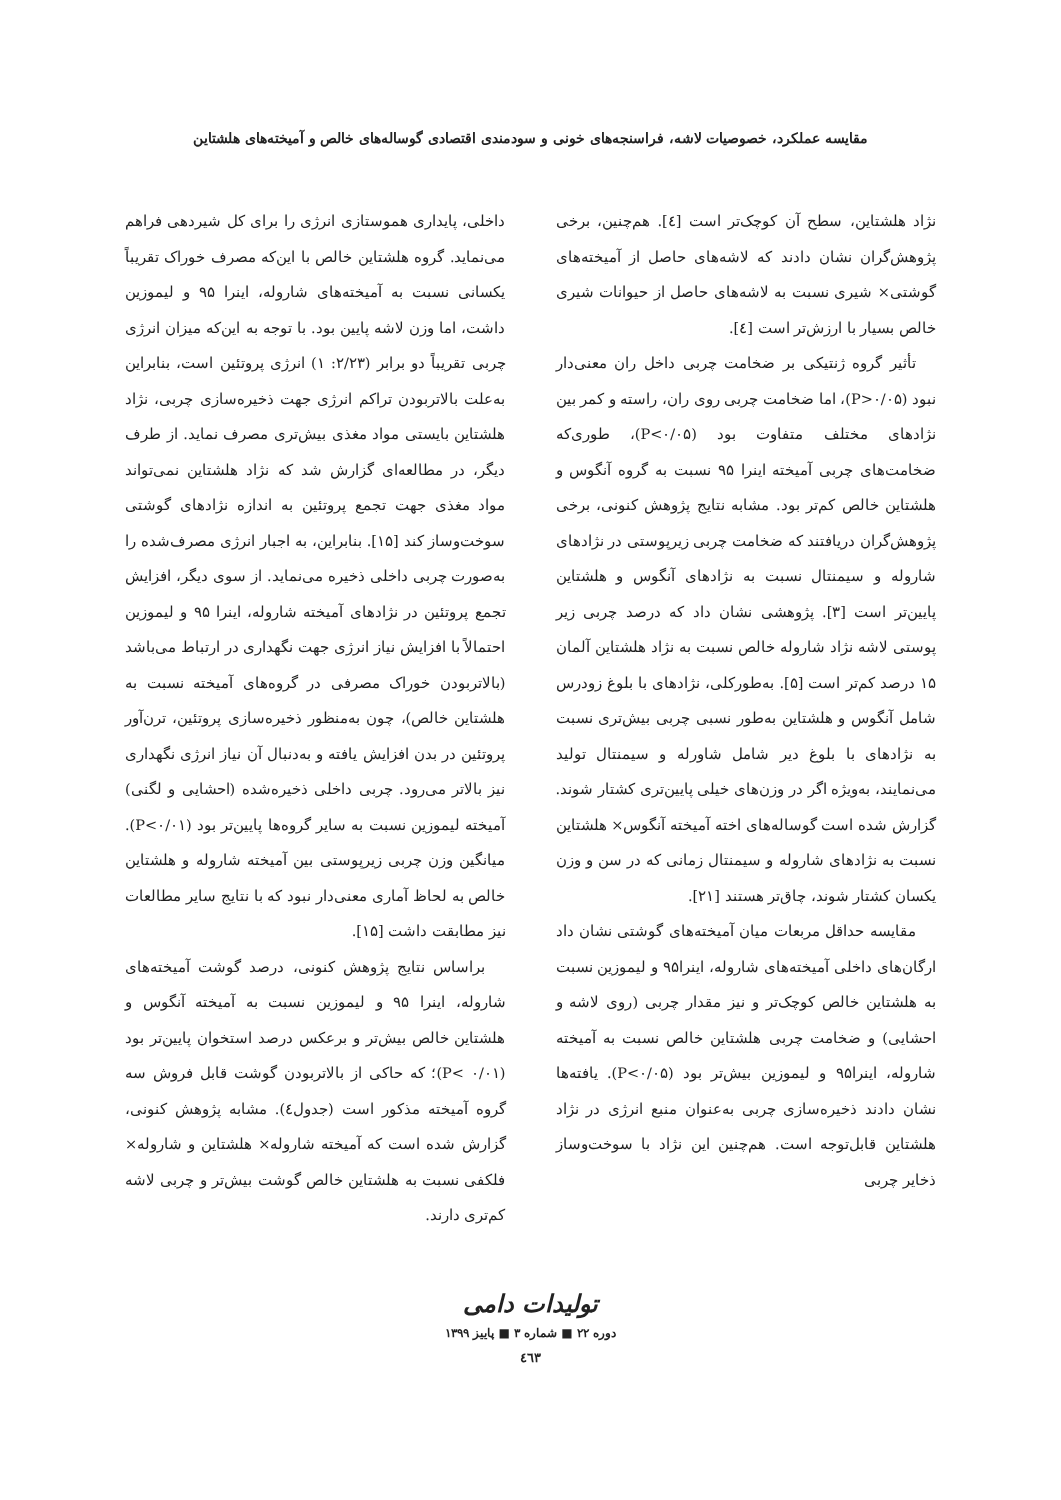مقایسه عملکرد، خصوصیات لاشه، فراسنجه‌های خونی و سودمندی اقتصادی گوساله‌های خالص و آمیخته‌های هلشتاین
نژاد هلشتاین، سطح آن کوچک‌تر است [٤]. هم‌چنین، برخی پژوهش‌گران نشان دادند که لاشه‌های حاصل از آمیخته‌های گوشتی× شیری نسبت به لاشه‌های حاصل از حیوانات شیری خالص بسیار با ارزش‌تر است [٤].
تأثیر گروه ژنتیکی بر ضخامت چربی داخل ران معنی‌دار نبود (P>۰/۰۵)، اما ضخامت چربی روی ران، راسته و کمر بین نژادهای مختلف متفاوت بود (P<۰/۰۵)، طوری‌که ضخامت‌های چربی آمیخته اینرا ۹۵ نسبت به گروه آنگوس و هلشتاین خالص کم‌تر بود. مشابه نتایج پژوهش کنونی، برخی پژوهش‌گران دریافتند که ضخامت چربی زیرپوستی در نژادهای شاروله و سیمنتال نسبت به نژادهای آنگوس و هلشتاین پایین‌تر است [۳]. پژوهشی نشان داد که درصد چربی زیر پوستی لاشه نژاد شاروله خالص نسبت به نژاد هلشتاین آلمان ۱۵ درصد کم‌تر است [۵]. به‌طورکلی، نژادهای با بلوغ زودرس شامل آنگوس و هلشتاین به‌طور نسبی چربی بیش‌تری نسبت به نژادهای با بلوغ دیر شامل شاورله و سیمنتال تولید می‌نمایند، به‌ویژه اگر در وزن‌های خیلی پایین‌تری کشتار شوند. گزارش شده است گوساله‌های اخته آمیخته آنگوس× هلشتاین نسبت به نژادهای شاروله و سیمنتال زمانی که در سن و وزن یکسان کشتار شوند، چاق‌تر هستند [۲۱].
مقایسه حداقل مربعات میان آمیخته‌های گوشتی نشان داد ارگان‌های داخلی آمیخته‌های شاروله، اینرا۹۵ و لیموزین نسبت به هلشتاین خالص کوچک‌تر و نیز مقدار چربی (روی لاشه و احشایی) و ضخامت چربی هلشتاین خالص نسبت به آمیخته شاروله، اینرا۹۵ و لیموزین بیش‌تر بود (P<۰/۰۵). یافته‌ها نشان دادند ذخیره‌سازی چربی به‌عنوان منبع انرژی در نژاد هلشتاین قابل‌توجه است. هم‌چنین این نژاد با سوخت‌وساز ذخایر چربی
داخلی، پایداری هموستازی انرژی را برای کل شیردهی فراهم می‌نماید. گروه هلشتاین خالص با این‌که مصرف خوراک تقریباً یکسانی نسبت به آمیخته‌های شاروله، اینرا ۹۵ و لیموزین داشت، اما وزن لاشه پایین بود. با توجه به این‌که میزان انرژی چربی تقریباً دو برابر (۲/۲۳: ۱) انرژی پروتئین است، بنابراین به‌علت بالاتربودن تراکم انرژی جهت ذخیره‌سازی چربی، نژاد هلشتاین بایستی مواد مغذی بیش‌تری مصرف نماید. از طرف دیگر، در مطالعه‌ای گزارش شد که نژاد هلشتاین نمی‌تواند مواد مغذی جهت تجمع پروتئین به اندازه نژادهای گوشتی سوخت‌وساز کند [۱۵]. بنابراین، به اجبار انرژی مصرف‌شده را به‌صورت چربی داخلی ذخیره می‌نماید. از سوی دیگر، افزایش تجمع پروتئین در نژادهای آمیخته شاروله، اینرا ۹۵ و لیموزین احتمالاً با افزایش نیاز انرژی جهت نگهداری در ارتباط می‌باشد (بالاتربودن خوراک مصرفی در گروه‌های آمیخته نسبت به هلشتاین خالص)، چون به‌منظور ذخیره‌سازی پروتئین، ترن‌آور پروتئین در بدن افزایش یافته و به‌دنبال آن نیاز انرژی نگهداری نیز بالاتر می‌رود. چربی داخلی ذخیره‌شده (احشایی و لگنی) آمیخته لیموزین نسبت به سایر گروه‌ها پایین‌تر بود (P<۰/۰۱). میانگین وزن چربی زیرپوستی بین آمیخته شاروله و هلشتاین خالص به لحاظ آماری معنی‌دار نبود که با نتایج سایر مطالعات نیز مطابقت داشت [۱۵].
براساس نتایج پژوهش کنونی، درصد گوشت آمیخته‌های شاروله، اینرا ۹۵ و لیموزین نسبت به آمیخته آنگوس و هلشتاین خالص بیش‌تر و برعکس درصد استخوان پایین‌تر بود (P< ۰/۰۱)؛ که حاکی از بالاتربودن گوشت قابل فروش سه گروه آمیخته مذکور است (جدول٤). مشابه پژوهش کنونی، گزارش شده است که آمیخته شاروله× هلشتاین و شاروله× فلکفی نسبت به هلشتاین خالص گوشت بیش‌تر و چربی لاشه کم‌تری دارند.
تولیدات دامی
دوره ۲۲ ■ شماره ۳ ■ پاییز ۱۳۹۹
٤٦۳